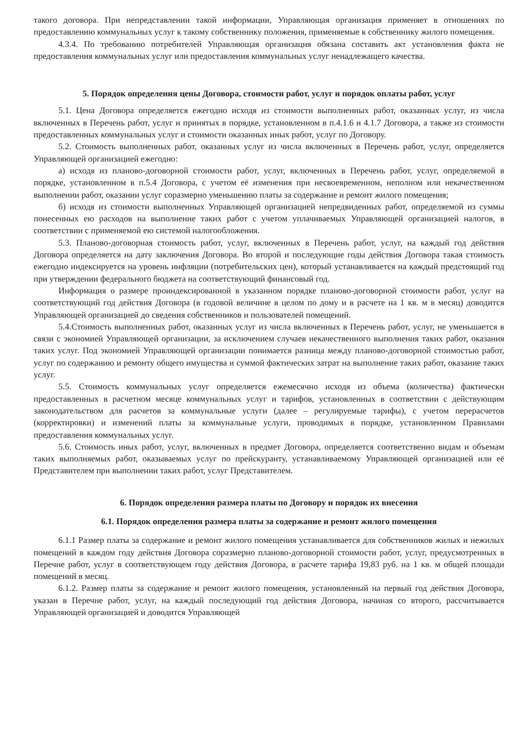такого договора. При непредставлении такой информации, Управляющая организация применяет в отношениях по предоставлению коммунальных услуг к такому собственнику положения, применяемые к собственнику жилого помещения.
4.3.4. По требованию потребителей Управляющая организация обязана составить акт установления факта не предоставления коммунальных услуг или предоставления коммунальных услуг ненадлежащего качества.
5. Порядок определения цены Договора, стоимости работ, услуг и порядок оплаты работ, услуг
5.1. Цена Договора определяется ежегодно исходя из стоимости выполненных работ, оказанных услуг, из числа включенных в Перечень работ, услуг и принятых в порядке, установленном в п.4.1.6 и 4.1.7 Договора, а также из стоимости предоставленных коммунальных услуг и стоимости оказанных иных работ, услуг по Договору.
5.2. Стоимость выполненных работ, оказанных услуг из числа включенных в Перечень работ, услуг, определяется Управляющей организацией ежегодно:
а) исходя из планово-договорной стоимости работ, услуг, включенных в Перечень работ, услуг, определяемой в порядке, установленном в п.5.4 Договора, с учетом её изменения при несвоевременном, неполном или некачественном выполнении работ, оказании услуг соразмерно уменьшению платы за содержание и ремонт жилого помещения;
б) исходя из стоимости выполненных Управляющей организацией непредвиденных работ, определяемой из суммы понесенных ею расходов на выполнение таких работ с учетом уплачиваемых Управляющей организацией налогов, в соответствии с применяемой ею системой налогообложения.
5.3. Планово-договорная стоимость работ, услуг, включенных в Перечень работ, услуг, на каждый год действия Договора определяется на дату заключения Договора. Во второй и последующие годы действия Договора такая стоимость ежегодно индексируется на уровень инфляции (потребительских цен), который устанавливается на каждый предстоящий год при утверждении федерального бюджета на соответствующий финансовый год.
Информация о размере проиндексированной в указанном порядке планово-договорной стоимости работ, услуг на соответствующий год действия Договора (в годовой величине в целом по дому и в расчете на 1 кв. м в месяц) доводится Управляющей организацией до сведения собственников и пользователей помещений.
5.4.Стоимость выполненных работ, оказанных услуг из числа включенных в Перечень работ, услуг, не уменьшается в связи с экономией Управляющей организации, за исключением случаев некачественного выполнения таких работ, оказания таких услуг. Под экономией Управляющей организации понимается разница между планово-договорной стоимостью работ, услуг по содержанию и ремонту общего имущества и суммой фактических затрат на выполнение таких работ, оказание таких услуг.
5.5. Стоимость коммунальных услуг определяется ежемесячно исходя из объема (количества) фактически предоставленных в расчетном месяце коммунальных услуг и тарифов, установленных в соответствии с действующим законодательством для расчетов за коммунальные услуги (далее – регулируемые тарифы), с учетом перерасчетов (корректировки) и изменений платы за коммунальные услуги, проводимых в порядке, установленном Правилами предоставления коммунальных услуг.
5.6. Стоимость иных работ, услуг, включенных в предмет Договора, определяется соответственно видам и объемам таких выполняемых работ, оказываемых услуг по прейскуранту, устанавливаемому Управляющей организацией или её Представителем при выполнении таких работ, услуг Представителем.
6. Порядок определения размера платы по Договору и порядок их внесения
6.1. Порядок определения размера платы за содержание и ремонт жилого помещения
6.1.1 Размер платы за содержание и ремонт жилого помещения устанавливается для собственников жилых и нежилых помещений в каждом году действия Договора соразмерно планово-договорной стоимости работ, услуг, предусмотренных в Перечне работ, услуг в соответствующем году действия Договора, в расчете тарифа 19,83 руб. на 1 кв. м общей площади помещений в месяц.
6.1.2. Размер платы за содержание и ремонт жилого помещения, установленный на первый год действия Договора, указан в Перечне работ, услуг, на каждый последующий год действия Договора, начиная со второго, рассчитывается Управляющей организацией и доводится Управляющей